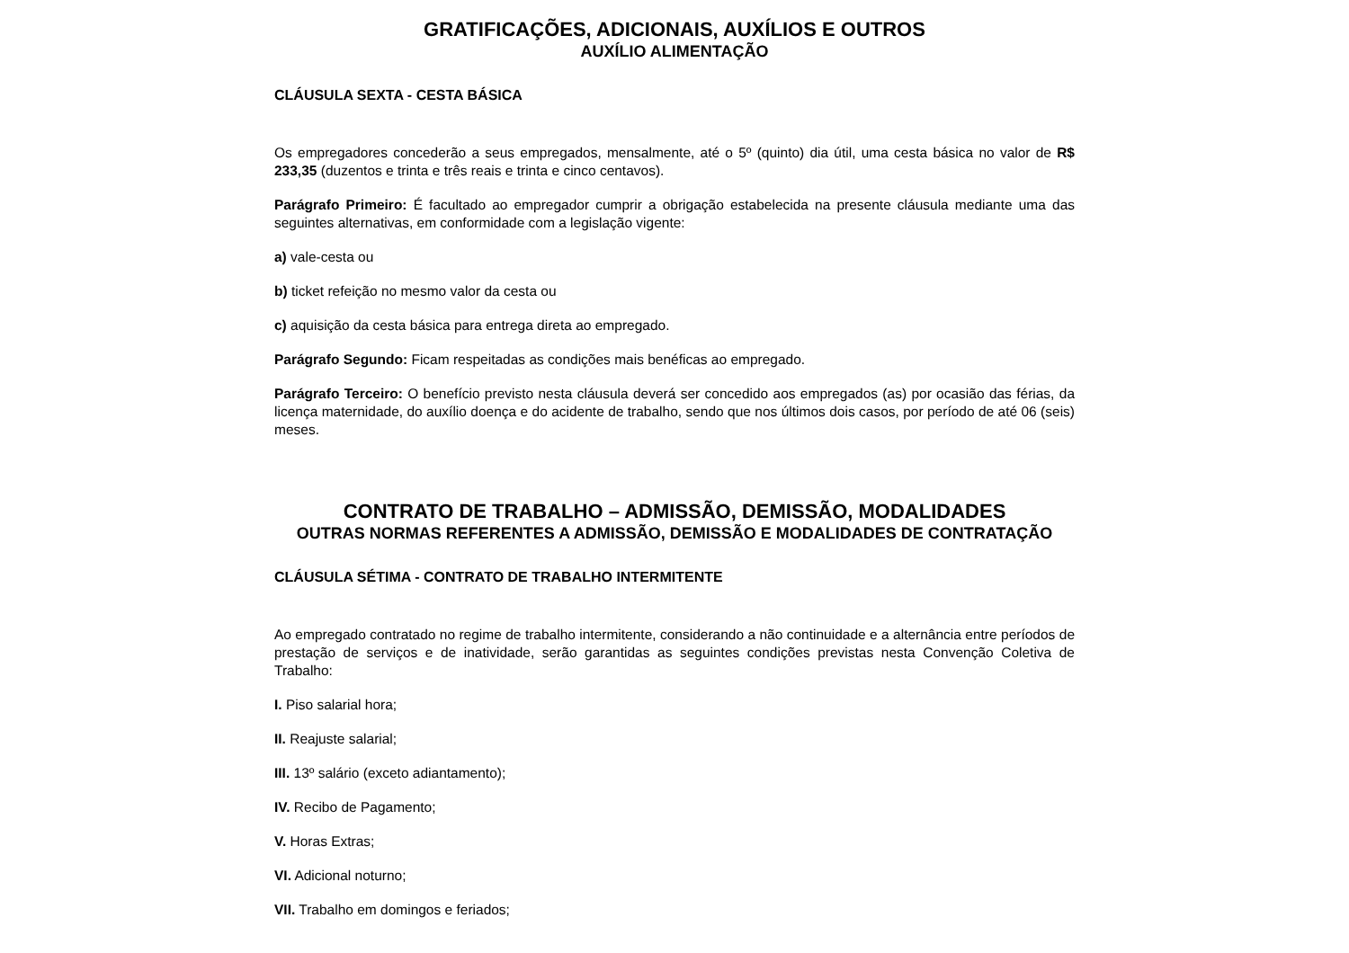GRATIFICAÇÕES, ADICIONAIS, AUXÍLIOS E OUTROS
AUXÍLIO ALIMENTAÇÃO
CLÁUSULA SEXTA - CESTA BÁSICA
Os empregadores concederão a seus empregados, mensalmente, até o 5º (quinto) dia útil, uma cesta básica no valor de R$ 233,35 (duzentos e trinta e três reais e trinta e cinco centavos).
Parágrafo Primeiro: É facultado ao empregador cumprir a obrigação estabelecida na presente cláusula mediante uma das seguintes alternativas, em conformidade com a legislação vigente:
a) vale-cesta ou
b) ticket refeição no mesmo valor da cesta ou
c) aquisição da cesta básica para entrega direta ao empregado.
Parágrafo Segundo: Ficam respeitadas as condições mais benéficas ao empregado.
Parágrafo Terceiro: O benefício previsto nesta cláusula deverá ser concedido aos empregados (as) por ocasião das férias, da licença maternidade, do auxílio doença e do acidente de trabalho, sendo que nos últimos dois casos, por período de até 06 (seis) meses.
CONTRATO DE TRABALHO – ADMISSÃO, DEMISSÃO, MODALIDADES
OUTRAS NORMAS REFERENTES A ADMISSÃO, DEMISSÃO E MODALIDADES DE CONTRATAÇÃO
CLÁUSULA SÉTIMA - CONTRATO DE TRABALHO INTERMITENTE
Ao empregado contratado no regime de trabalho intermitente, considerando a não continuidade e a alternância entre períodos de prestação de serviços e de inatividade, serão garantidas as seguintes condições previstas nesta Convenção Coletiva de Trabalho:
I. Piso salarial hora;
II. Reajuste salarial;
III. 13º salário (exceto adiantamento);
IV. Recibo de Pagamento;
V. Horas Extras;
VI. Adicional noturno;
VII. Trabalho em domingos e feriados;